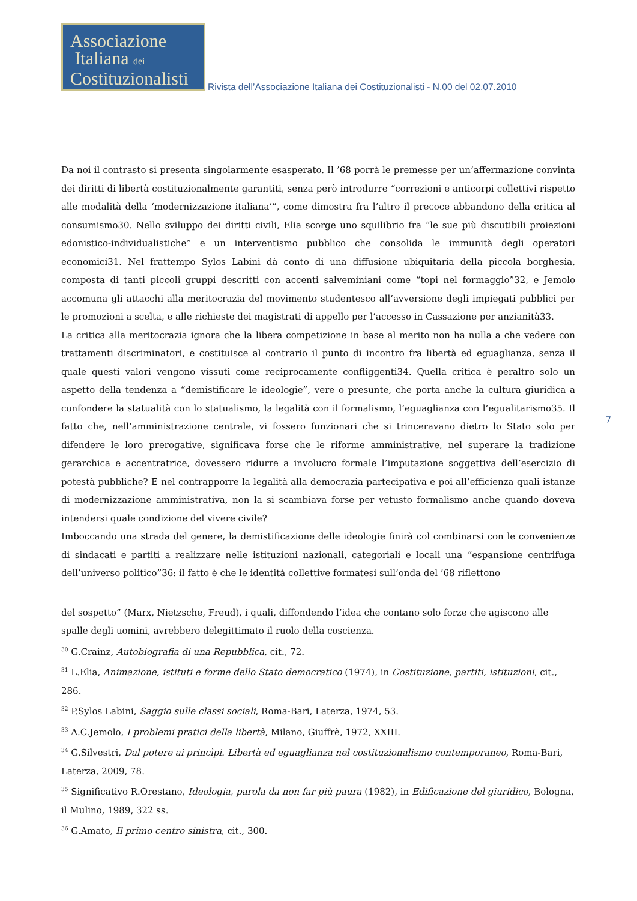Associazione
Italiana dei
Costituzionalisti
Rivista dell’Associazione Italiana dei Costituzionalisti - N.00 del 02.07.2010
Da noi il contrasto si presenta singolarmente esasperato. Il ’68 porrà le premesse per un’affermazione convinta dei diritti di libertà costituzionalmente garantiti, senza però introdurre “correzioni e anticorpi collettivi rispetto alle modalità della ‘modernizzazione italiana’”, come dimostra fra l’altro il precoce abbandono della critica al consumismo30. Nello sviluppo dei diritti civili, Elia scorge uno squilibrio fra “le sue più discutibili proiezioni edonistico-individualistiche” e un interventismo pubblico che consolida le immunità degli operatori economici31. Nel frattempo Sylos Labini dà conto di una diffusione ubiquitaria della piccola borghesia, composta di tanti piccoli gruppi descritti con accenti salveminiani come “topi nel formaggio”32, e Jemolo accomuna gli attacchi alla meritocrazia del movimento studentesco all’avversione degli impiegati pubblici per le promozioni a scelta, e alle richieste dei magistrati di appello per l’accesso in Cassazione per anzianità33.
La critica alla meritocrazia ignora che la libera competizione in base al merito non ha nulla a che vedere con trattamenti discriminatori, e costituisce al contrario il punto di incontro fra libertà ed eguaglianza, senza il quale questi valori vengono vissuti come reciprocamente confliggenti34. Quella critica è peraltro solo un aspetto della tendenza a “demistificare le ideologie”, vere o presunte, che porta anche la cultura giuridica a confondere la statualità con lo statualismo, la legalità con il formalismo, l’eguaglianza con l’egualitarismo35. Il fatto che, nell’amministrazione centrale, vi fossero funzionari che si trinceravano dietro lo Stato solo per difendere le loro prerogative, significava forse che le riforme amministrative, nel superare la tradizione gerarchica e accentratrice, dovessero ridurre a involucro formale l’imputazione soggettiva dell’esercizio di potestà pubbliche? E nel contrapporre la legalità alla democrazia partecipativa e poi all’efficienza quali istanze di modernizzazione amministrativa, non la si scambiava forse per vetusto formalismo anche quando doveva intendersi quale condizione del vivere civile?
Imboccando una strada del genere, la demistificazione delle ideologie finirà col combinarsi con le convenienze di sindacati e partiti a realizzare nelle istituzioni nazionali, categoriali e locali una “espansione centrifuga dell’universo politico”36: il fatto è che le identità collettive formatesi sull’onda del ’68 riflettono
7
del sospetto” (Marx, Nietzsche, Freud), i quali, diffondendo l’idea che contano solo forze che agiscono alle spalle degli uomini, avrebbero delegittimato il ruolo della coscienza.
<sup>30</sup> G.Crainz, Autobiografia di una Repubblica, cit., 72.
<sup>31</sup> L.Elia, Animazione, istituti e forme dello Stato democratico (1974), in Costituzione, partiti, istituzioni, cit., 286.
<sup>32</sup> P.Sylos Labini, Saggio sulle classi sociali, Roma-Bari, Laterza, 1974, 53.
<sup>33</sup> A.C.Jemolo, I problemi pratici della libertà, Milano, Giuffrè, 1972, XXIII.
<sup>34</sup> G.Silvestri, Dal potere ai princìpi. Libertà ed eguaglianza nel costituzionalismo contemporaneo, Roma-Bari, Laterza, 2009, 78.
<sup>35</sup> Significativo R.Orestano, Ideologia, parola da non far più paura (1982), in Edificazione del giuridico, Bologna, il Mulino, 1989, 322 ss.
<sup>36</sup> G.Amato, Il primo centro sinistra, cit., 300.